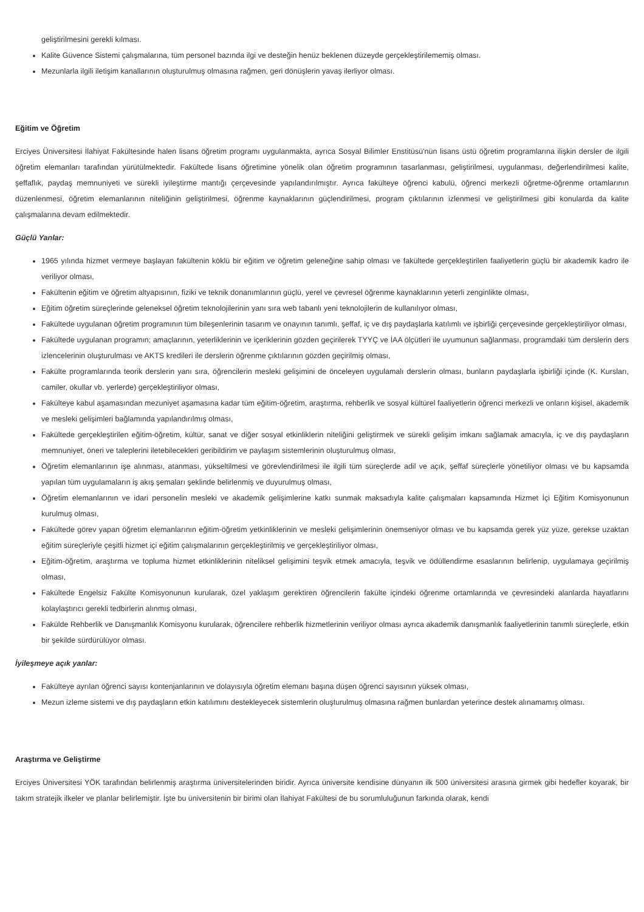geliştirilmesini gerekli kılması.
Kalite Güvence Sistemi çalışmalarına, tüm personel bazında ilgi ve desteğin henüz beklenen düzeyde gerçekleştirilememiş olması.
Mezunlarla ilgili iletişim kanallarının oluşturulmuş olmasına rağmen, geri dönüşlerin yavaş ilerliyor olması.
Eğitim ve Öğretim
Erciyes Üniversitesi İlahiyat Fakültesinde halen lisans öğretim programı uygulanmakta, ayrıca Sosyal Bilimler Enstitüsü'nün lisans üstü öğretim programlarına ilişkin dersler de ilgili öğretim elemanları tarafından yürütülmektedir. Fakültede lisans öğretimine yönelik olan öğretim programının tasarlanması, geliştirilmesi, uygulanması, değerlendirilmesi kalite, şeffaflık, paydaş memnuniyeti ve sürekli iyileştirme mantığı çerçevesinde yapılandırılmıştır. Ayrıca fakülteye öğrenci kabulü, öğrenci merkezli öğretme-öğrenme ortamlarının düzenlenmesi, öğretim elemanlarının niteliğinin geliştirilmesi, öğrenme kaynaklarının güçlendirilmesi, program çıktılarının izlenmesi ve geliştirilmesi gibi konularda da kalite çalışmalarına devam edilmektedir.
Güçlü Yanlar:
1965 yılında hizmet vermeye başlayan fakültenin köklü bir eğitim ve öğretim geleneğine sahip olması ve fakültede gerçekleştirilen faaliyetlerin güçlü bir akademik kadro ile veriliyor olması,
Fakültenin eğitim ve öğretim altyapısının, fiziki ve teknik donanımlarının güçlü, yerel ve çevresel öğrenme kaynaklarının yeterli zenginlikte olması,
Eğitim öğretim süreçlerinde geleneksel öğretim teknolojilerinin yanı sıra web tabanlı yeni teknolojilerin de kullanılıyor olması,
Fakültede uygulanan öğretim programının tüm bileşenlerinin tasarım ve onayının tanımlı, şeffaf, iç ve dış paydaşlarla katılımlı ve işbirliği çerçevesinde gerçekleştiriliyor olması,
Fakültede uygulanan programın; amaçlarının, yeterliklerinin ve içeriklerinin gözden geçirilerek TYYÇ ve İAA ölçütleri ile uyumunun sağlanması, programdaki tüm derslerin ders izlencelerinin oluşturulması ve AKTS kredileri ile derslerin öğrenme çıktılarının gözden geçirilmiş olması,
Fakülte programlarında teorik derslerin yanı sıra, öğrencilerin mesleki gelişimini de önceleyen uygulamalı derslerin olması, bunların paydaşlarla işbirliği içinde (K. Kursları, camiler, okullar vb. yerlerde) gerçekleştiriliyor olması,
Fakülteye kabul aşamasından mezuniyet aşamasına kadar tüm eğitim-öğretim, araştırma, rehberlik ve sosyal kültürel faaliyetlerin öğrenci merkezli ve onların kişisel, akademik ve mesleki gelişimleri bağlamında yapılandırılmış olması,
Fakültede gerçekleştirilen eğitim-öğretim, kültür, sanat ve diğer sosyal etkinliklerin niteliğini geliştirmek ve sürekli gelişim imkanı sağlamak amacıyla, iç ve dış paydaşların memnuniyet, öneri ve taleplerini iletebilecekleri geribildirim ve paylaşım sistemlerinin oluşturulmuş olması,
Öğretim elemanlarının işe alınması, atanması, yükseltilmesi ve görevlendirilmesi ile ilgili tüm süreçlerde adil ve açık, şeffaf süreçlerle yönetiliyor olması ve bu kapsamda yapılan tüm uygulamaların iş akış şemaları şeklinde belirlenmiş ve duyurulmuş olması,
Öğretim elemanlarının ve idari personelin mesleki ve akademik gelişimlerine katkı sunmak maksadıyla kalite çalışmaları kapsamında Hizmet İçi Eğitim Komisyonunun kurulmuş olması,
Fakültede görev yapan öğretim elemanlarının eğitim-öğretim yetkinliklerinin ve mesleki gelişimlerinin önemseniyor olması ve bu kapsamda gerek yüz yüze, gerekse uzaktan eğitim süreçleriyle çeşitli hizmet içi eğitim çalışmalarının gerçekleştirilmiş ve gerçekleştiriliyor olması,
Eğitim-öğretim, araştırma ve topluma hizmet etkinliklerinin niteliksel gelişimini teşvik etmek amacıyla, teşvik ve ödüllendirme esaslarının belirlenip, uygulamaya geçirilmiş olması,
Fakültede Engelsiz Fakülte Komisyonunun kurularak, özel yaklaşım gerektiren öğrencilerin fakülte içindeki öğrenme ortamlarında ve çevresindeki alanlarda hayatlarını kolaylaştırıcı gerekli tedbirlerin alınmış olması,
Fakülde Rehberlik ve Danışmanlık Komisyonu kurularak, öğrencilere rehberlik hizmetlerinin veriliyor olması ayrıca akademik danışmanlık faaliyetlerinin tanımlı süreçlerle, etkin bir şekilde sürdürülüyor olması.
İyileşmeye açık yanlar:
Fakülteye ayrılan öğrenci sayısı kontenjanlarının ve dolayısıyla öğretim elemanı başına düşen öğrenci sayısının yüksek olması,
Mezun izleme sistemi ve dış paydaşların etkin katılımını destekleyecek sistemlerin oluşturulmuş olmasına rağmen bunlardan yeterince destek alınamamış olması.
Araştırma ve Geliştirme
Erciyes Üniversitesi YÖK tarafından belirlenmiş araştırma üniversitelerinden biridir. Ayrıca üniversite kendisine dünyanın ilk 500 üniversitesi arasına girmek gibi hedefler koyarak, bir takım stratejik ilkeler ve planlar belirlemiştir. İşte bu üniversitenin bir birimi olan İlahiyat Fakültesi de bu sorumluluğunun farkında olarak, kendi